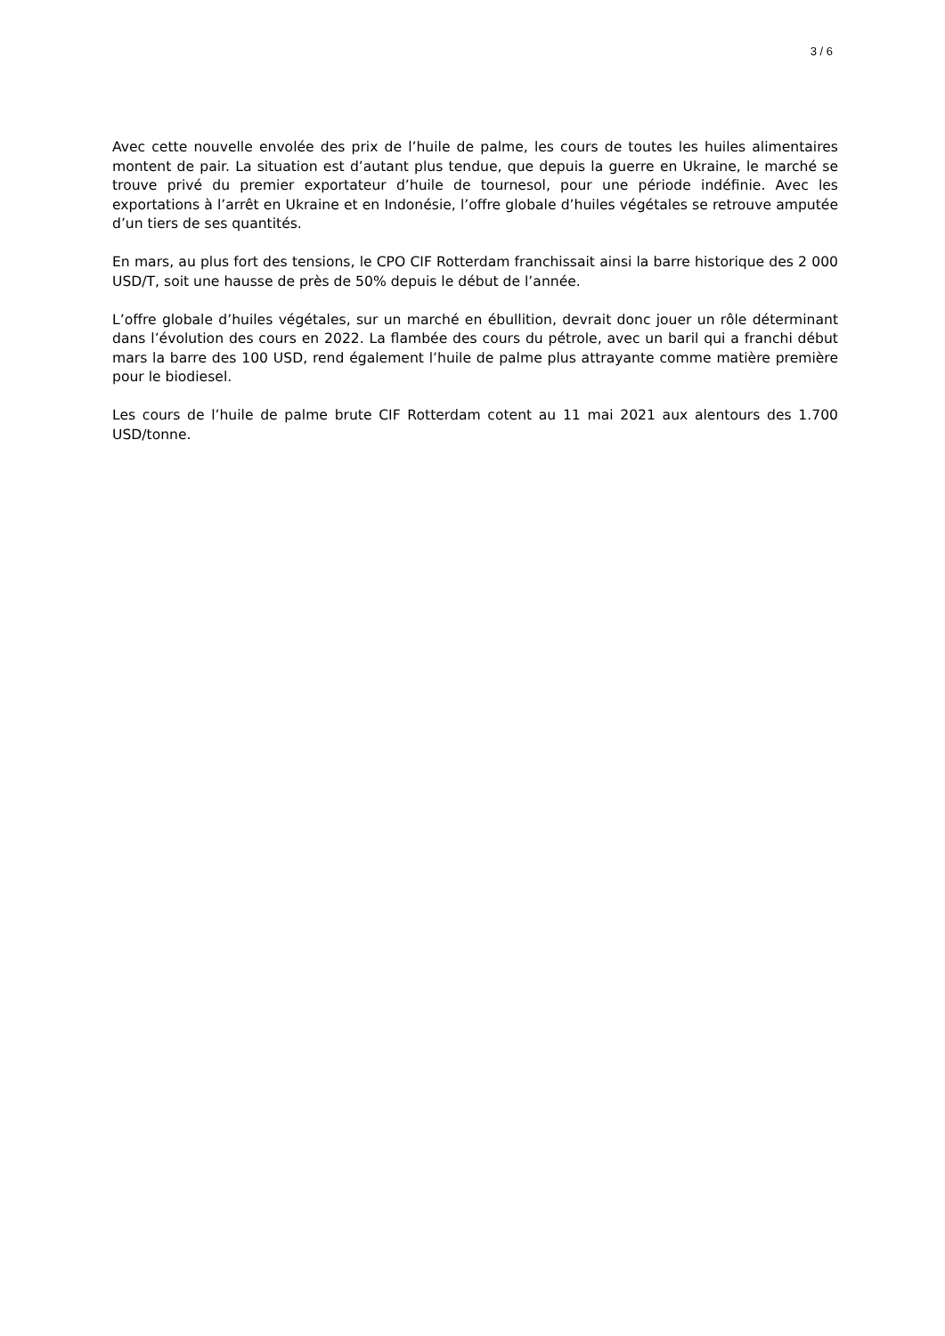3 / 6
Avec cette nouvelle envolée des prix de l’huile de palme, les cours de toutes les huiles alimentaires montent de pair. La situation est d’autant plus tendue, que depuis la guerre en Ukraine, le marché se trouve privé du premier exportateur d’huile de tournesol, pour une période indéfinie. Avec les exportations à l’arrêt en Ukraine et en Indonésie, l’offre globale d’huiles végétales se retrouve amputée d’un tiers de ses quantités.
En mars, au plus fort des tensions, le CPO CIF Rotterdam franchissait ainsi la barre historique des 2 000 USD/T, soit une hausse de près de 50% depuis le début de l’année.
L’offre globale d’huiles végétales, sur un marché en ébullition, devrait donc jouer un rôle déterminant dans l’évolution des cours en 2022. La flambée des cours du pétrole, avec un baril qui a franchi début mars la barre des 100 USD, rend également l’huile de palme plus attrayante comme matière première pour le biodiesel.
Les cours de l’huile de palme brute CIF Rotterdam cotent au 11 mai 2021 aux alentours des 1.700 USD/tonne.